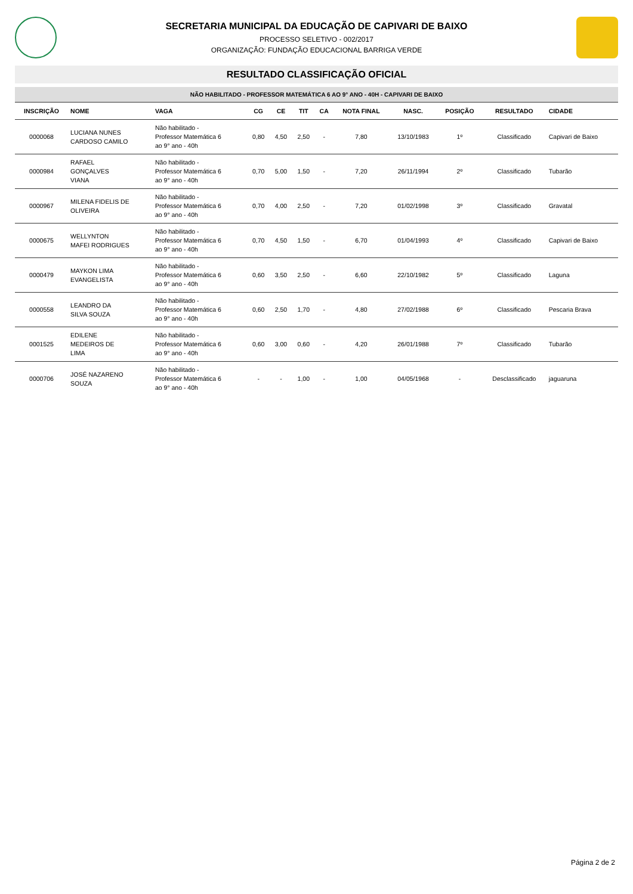SECRETARIA MUNICIPAL DA EDUCAÇÃO DE CAPIVARI DE BAIXO
PROCESSO SELETIVO - 002/2017
ORGANIZAÇÃO: FUNDAÇÃO EDUCACIONAL BARRIGA VERDE
RESULTADO CLASSIFICAÇÃO OFICIAL
| NÃO HABILITADO - PROFESSOR MATEMÁTICA 6 AO 9° ANO - 40H - CAPIVARI DE BAIXO | | | | | | | | | | | |
| --- | --- | --- | --- | --- | --- | --- | --- | --- | --- | --- | --- |
| INSCRIÇÃO | NOME | VAGA | CG | CE | TIT | CA | NOTA FINAL | NASC. | POSIÇÃO | RESULTADO | CIDADE |
| 0000068 | LUCIANA NUNES CARDOSO CAMILO | Não habilitado - Professor Matemática 6 ao 9° ano - 40h | 0,80 | 4,50 | 2,50 | - | 7,80 | 13/10/1983 | 1º | Classificado | Capivari de Baixo |
| 0000984 | RAFAEL GONÇALVES VIANA | Não habilitado - Professor Matemática 6 ao 9° ano - 40h | 0,70 | 5,00 | 1,50 | - | 7,20 | 26/11/1994 | 2º | Classificado | Tubarão |
| 0000967 | MILENA FIDELIS DE OLIVEIRA | Não habilitado - Professor Matemática 6 ao 9° ano - 40h | 0,70 | 4,00 | 2,50 | - | 7,20 | 01/02/1998 | 3º | Classificado | Gravatal |
| 0000675 | WELLYNTON MAFEI RODRIGUES | Não habilitado - Professor Matemática 6 ao 9° ano - 40h | 0,70 | 4,50 | 1,50 | - | 6,70 | 01/04/1993 | 4º | Classificado | Capivari de Baixo |
| 0000479 | MAYKON LIMA EVANGELISTA | Não habilitado - Professor Matemática 6 ao 9° ano - 40h | 0,60 | 3,50 | 2,50 | - | 6,60 | 22/10/1982 | 5º | Classificado | Laguna |
| 0000558 | LEANDRO DA SILVA SOUZA | Não habilitado - Professor Matemática 6 ao 9° ano - 40h | 0,60 | 2,50 | 1,70 | - | 4,80 | 27/02/1988 | 6º | Classificado | Pescaria Brava |
| 0001525 | EDILENE MEDEIROS DE LIMA | Não habilitado - Professor Matemática 6 ao 9° ano - 40h | 0,60 | 3,00 | 0,60 | - | 4,20 | 26/01/1988 | 7º | Classificado | Tubarão |
| 0000706 | JOSÉ NAZARENO SOUZA | Não habilitado - Professor Matemática 6 ao 9° ano - 40h | - | - | 1,00 | - | 1,00 | 04/05/1968 | - | Desclassificado | jaguaruna |
Página 2 de 2